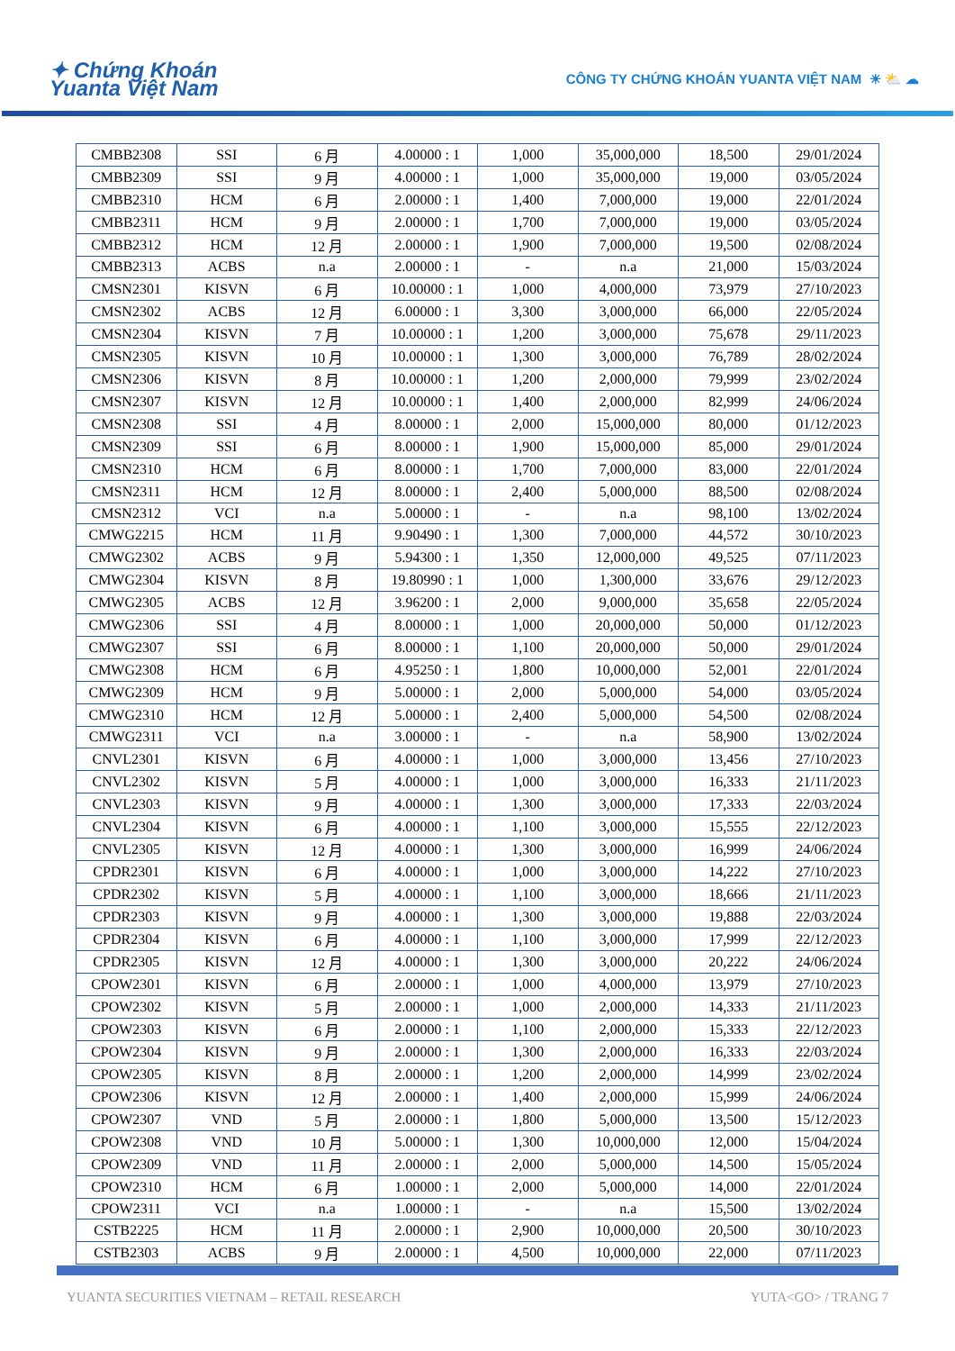✦ Chứng Khoán
Yuanta Việt Nam
CÔNG TY CHỨNG KHOÁN YUANTA VIỆT NAM ☀ ⛅ ☁
| CMBB2308 | SSI | 6 月 | 4.00000 : 1 | 1,000 | 35,000,000 | 18,500 | 29/01/2024 |
| CMBB2309 | SSI | 9 月 | 4.00000 : 1 | 1,000 | 35,000,000 | 19,000 | 03/05/2024 |
| CMBB2310 | HCM | 6 月 | 2.00000 : 1 | 1,400 | 7,000,000 | 19,000 | 22/01/2024 |
| CMBB2311 | HCM | 9 月 | 2.00000 : 1 | 1,700 | 7,000,000 | 19,000 | 03/05/2024 |
| CMBB2312 | HCM | 12 月 | 2.00000 : 1 | 1,900 | 7,000,000 | 19,500 | 02/08/2024 |
| CMBB2313 | ACBS | n.a | 2.00000 : 1 | - | n.a | 21,000 | 15/03/2024 |
| CMSN2301 | KISVN | 6 月 | 10.00000 : 1 | 1,000 | 4,000,000 | 73,979 | 27/10/2023 |
| CMSN2302 | ACBS | 12 月 | 6.00000 : 1 | 3,300 | 3,000,000 | 66,000 | 22/05/2024 |
| CMSN2304 | KISVN | 7 月 | 10.00000 : 1 | 1,200 | 3,000,000 | 75,678 | 29/11/2023 |
| CMSN2305 | KISVN | 10 月 | 10.00000 : 1 | 1,300 | 3,000,000 | 76,789 | 28/02/2024 |
| CMSN2306 | KISVN | 8 月 | 10.00000 : 1 | 1,200 | 2,000,000 | 79,999 | 23/02/2024 |
| CMSN2307 | KISVN | 12 月 | 10.00000 : 1 | 1,400 | 2,000,000 | 82,999 | 24/06/2024 |
| CMSN2308 | SSI | 4 月 | 8.00000 : 1 | 2,000 | 15,000,000 | 80,000 | 01/12/2023 |
| CMSN2309 | SSI | 6 月 | 8.00000 : 1 | 1,900 | 15,000,000 | 85,000 | 29/01/2024 |
| CMSN2310 | HCM | 6 月 | 8.00000 : 1 | 1,700 | 7,000,000 | 83,000 | 22/01/2024 |
| CMSN2311 | HCM | 12 月 | 8.00000 : 1 | 2,400 | 5,000,000 | 88,500 | 02/08/2024 |
| CMSN2312 | VCI | n.a | 5.00000 : 1 | - | n.a | 98,100 | 13/02/2024 |
| CMWG2215 | HCM | 11 月 | 9.90490 : 1 | 1,300 | 7,000,000 | 44,572 | 30/10/2023 |
| CMWG2302 | ACBS | 9 月 | 5.94300 : 1 | 1,350 | 12,000,000 | 49,525 | 07/11/2023 |
| CMWG2304 | KISVN | 8 月 | 19.80990 : 1 | 1,000 | 1,300,000 | 33,676 | 29/12/2023 |
| CMWG2305 | ACBS | 12 月 | 3.96200 : 1 | 2,000 | 9,000,000 | 35,658 | 22/05/2024 |
| CMWG2306 | SSI | 4 月 | 8.00000 : 1 | 1,000 | 20,000,000 | 50,000 | 01/12/2023 |
| CMWG2307 | SSI | 6 月 | 8.00000 : 1 | 1,100 | 20,000,000 | 50,000 | 29/01/2024 |
| CMWG2308 | HCM | 6 月 | 4.95250 : 1 | 1,800 | 10,000,000 | 52,001 | 22/01/2024 |
| CMWG2309 | HCM | 9 月 | 5.00000 : 1 | 2,000 | 5,000,000 | 54,000 | 03/05/2024 |
| CMWG2310 | HCM | 12 月 | 5.00000 : 1 | 2,400 | 5,000,000 | 54,500 | 02/08/2024 |
| CMWG2311 | VCI | n.a | 3.00000 : 1 | - | n.a | 58,900 | 13/02/2024 |
| CNVL2301 | KISVN | 6 月 | 4.00000 : 1 | 1,000 | 3,000,000 | 13,456 | 27/10/2023 |
| CNVL2302 | KISVN | 5 月 | 4.00000 : 1 | 1,000 | 3,000,000 | 16,333 | 21/11/2023 |
| CNVL2303 | KISVN | 9 月 | 4.00000 : 1 | 1,300 | 3,000,000 | 17,333 | 22/03/2024 |
| CNVL2304 | KISVN | 6 月 | 4.00000 : 1 | 1,100 | 3,000,000 | 15,555 | 22/12/2023 |
| CNVL2305 | KISVN | 12 月 | 4.00000 : 1 | 1,300 | 3,000,000 | 16,999 | 24/06/2024 |
| CPDR2301 | KISVN | 6 月 | 4.00000 : 1 | 1,000 | 3,000,000 | 14,222 | 27/10/2023 |
| CPDR2302 | KISVN | 5 月 | 4.00000 : 1 | 1,100 | 3,000,000 | 18,666 | 21/11/2023 |
| CPDR2303 | KISVN | 9 月 | 4.00000 : 1 | 1,300 | 3,000,000 | 19,888 | 22/03/2024 |
| CPDR2304 | KISVN | 6 月 | 4.00000 : 1 | 1,100 | 3,000,000 | 17,999 | 22/12/2023 |
| CPDR2305 | KISVN | 12 月 | 4.00000 : 1 | 1,300 | 3,000,000 | 20,222 | 24/06/2024 |
| CPOW2301 | KISVN | 6 月 | 2.00000 : 1 | 1,000 | 4,000,000 | 13,979 | 27/10/2023 |
| CPOW2302 | KISVN | 5 月 | 2.00000 : 1 | 1,000 | 2,000,000 | 14,333 | 21/11/2023 |
| CPOW2303 | KISVN | 6 月 | 2.00000 : 1 | 1,100 | 2,000,000 | 15,333 | 22/12/2023 |
| CPOW2304 | KISVN | 9 月 | 2.00000 : 1 | 1,300 | 2,000,000 | 16,333 | 22/03/2024 |
| CPOW2305 | KISVN | 8 月 | 2.00000 : 1 | 1,200 | 2,000,000 | 14,999 | 23/02/2024 |
| CPOW2306 | KISVN | 12 月 | 2.00000 : 1 | 1,400 | 2,000,000 | 15,999 | 24/06/2024 |
| CPOW2307 | VND | 5 月 | 2.00000 : 1 | 1,800 | 5,000,000 | 13,500 | 15/12/2023 |
| CPOW2308 | VND | 10 月 | 5.00000 : 1 | 1,300 | 10,000,000 | 12,000 | 15/04/2024 |
| CPOW2309 | VND | 11 月 | 2.00000 : 1 | 2,000 | 5,000,000 | 14,500 | 15/05/2024 |
| CPOW2310 | HCM | 6 月 | 1.00000 : 1 | 2,000 | 5,000,000 | 14,000 | 22/01/2024 |
| CPOW2311 | VCI | n.a | 1.00000 : 1 | - | n.a | 15,500 | 13/02/2024 |
| CSTB2225 | HCM | 11 月 | 2.00000 : 1 | 2,900 | 10,000,000 | 20,500 | 30/10/2023 |
| CSTB2303 | ACBS | 9 月 | 2.00000 : 1 | 4,500 | 10,000,000 | 22,000 | 07/11/2023 |
YUANTA SECURITIES VIETNAM – RETAIL RESEARCH YUTA<GO> / TRANG 7